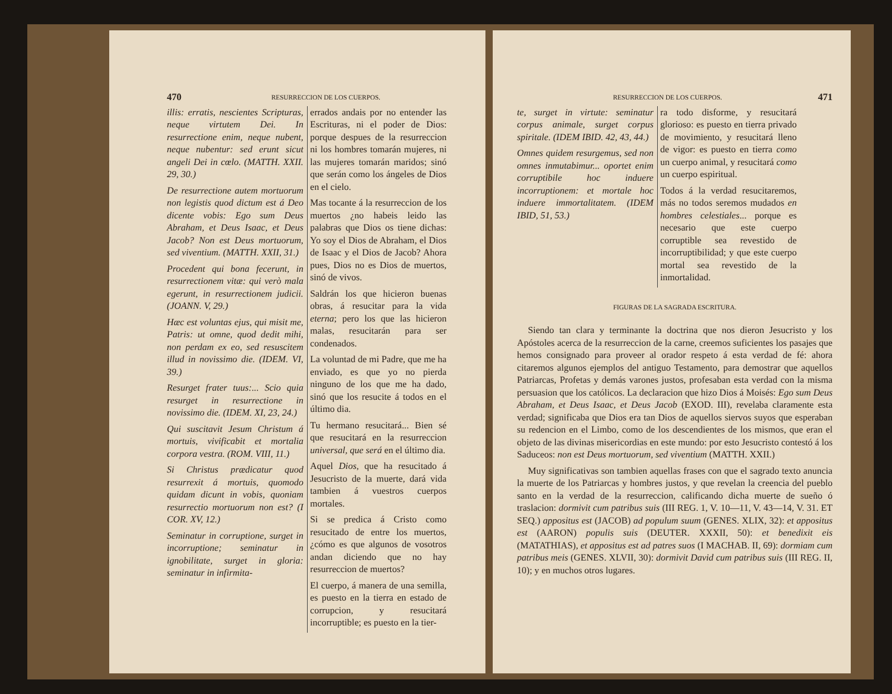470 RESURRECCION DE LOS CUERPOS.
illis: erratis, nescientes Scripturas, neque virtutem Dei. In resurrectione enim, neque nubent, neque nubentur: sed erunt sicut angeli Dei in cœlo. (MATTH. XXII. 29, 30.)
De resurrectione autem mortuorum non legistis quod dictum est á Deo dicente vobis: Ego sum Deus Abraham, et Deus Isaac, et Deus Jacob? Non est Deus mortuorum, sed viventium. (MATTH. XXII, 31.)
Procedent qui bona fecerunt, in resurrectionem vitæ: qui verò mala egerunt, in resurrectionem judicii. (JOANN. V, 29.)
Hæc est voluntas ejus, qui misit me, Patris: ut omne, quod dedit mihi, non perdam ex eo, sed resuscitem illud in novissimo die. (IDEM. VI, 39.)
Resurget frater tuus:... Scio quia resurget in resurrectione in novissimo die. (IDEM. XI, 23, 24.)
Qui suscitavit Jesum Christum á mortuis, vivificabit et mortalia corpora vestra. (ROM. VIII, 11.)
Si Christus prædicatur quod resurrexit á mortuis, quomodo quidam dicunt in vobis, quoniam resurrectio mortuorum non est? (I COR. XV, 12.)
Seminatur in corruptione, surget in incorruptione; seminatur in ignobilitate, surget in gloria: seminatur in infirmita-
errados andais por no entender las Escrituras, ni el poder de Dios: porque despues de la resurreccion ni los hombres tomarán mujeres, ni las mujeres tomarán maridos; sinó que serán como los ángeles de Dios en el cielo.
Mas tocante á la resurreccion de los muertos ¿no habeis leido las palabras que Dios os tiene dichas: Yo soy el Dios de Abraham, el Dios de Isaac y el Dios de Jacob? Ahora pues, Dios no es Dios de muertos, sinó de vivos.
Saldrán los que hicieron buenas obras, á resucitar para la vida eterna; pero los que las hicieron malas, resucitarán para ser condenados.
La voluntad de mi Padre, que me ha enviado, es que yo no pierda ninguno de los que me ha dado, sinó que los resucite á todos en el último dia.
Tu hermano resucitará... Bien sé que resucitará en la resurreccion universal, que será en el último dia.
Aquel Dios, que ha resucitado á Jesucristo de la muerte, dará vida tambien á vuestros cuerpos mortales.
Si se predica á Cristo como resucitado de entre los muertos, ¿cómo es que algunos de vosotros andan diciendo que no hay resurreccion de muertos?
El cuerpo, á manera de una semilla, es puesto en la tierra en estado de corrupcion, y resucitará incorruptible; es puesto en la tier-
RESURRECCION DE LOS CUERPOS. 471
te, surget in virtute: seminatur corpus animale, surget corpus spiritale. (IDEM IBID. 42, 43, 44.)
Omnes quidem resurgemus, sed non omnes inmutabimur... oportet enim corruptibile hoc induere incorruptionem: et mortale hoc induere immortalitatem. (IDEM IBID, 51, 53.)
ra todo disforme, y resucitará glorioso: es puesto en tierra privado de movimiento, y resucitará lleno de vigor: es puesto en tierra como un cuerpo animal, y resucitará como un cuerpo espiritual.
Todos á la verdad resucitaremos, más no todos seremos mudados en hombres celestiales... porque es necesario que este cuerpo corruptible sea revestido de incorruptibilidad; y que este cuerpo mortal sea revestido de la inmortalidad.
FIGURAS DE LA SAGRADA ESCRITURA.
Siendo tan clara y terminante la doctrina que nos dieron Jesucristo y los Apóstoles acerca de la resurreccion de la carne, creemos suficientes los pasajes que hemos consignado para proveer al orador respeto á esta verdad de fé: ahora citaremos algunos ejemplos del antiguo Testamento, para demostrar que aquellos Patriarcas, Profetas y demás varones justos, profesaban esta verdad con la misma persuasion que los católicos. La declaracion que hizo Dios á Moisés: Ego sum Deus Abraham, et Deus Isaac, et Deus Jacob (EXOD. III), revelaba claramente esta verdad; significaba que Dios era tan Dios de aquellos siervos suyos que esperaban su redencion en el Limbo, como de los descendientes de los mismos, que eran el objeto de las divinas misericordias en este mundo: por esto Jesucristo contestó á los Saduceos: non est Deus mortuorum, sed viventium (MATTH. XXII.)
Muy significativas son tambien aquellas frases con que el sagrado texto anuncia la muerte de los Patriarcas y hombres justos, y que revelan la creencia del pueblo santo en la verdad de la resurreccion, calificando dicha muerte de sueño ó traslacion: dormivit cum patribus suis (III REG. 1, V. 10—11, V. 43—14, V. 31. ET SEQ.) appositus est (JACOB) ad populum suum (GENES. XLIX, 32): et appositus est (AARON) populis suis (DEUTER. XXXII, 50): et benedixit eis (MATATHIAS), et appositus est ad patres suos (I MACHAB. II, 69): dormiam cum patribus meis (GENES. XLVII, 30): dormivit David cum patribus suis (III REG. II, 10); y en muchos otros lugares.